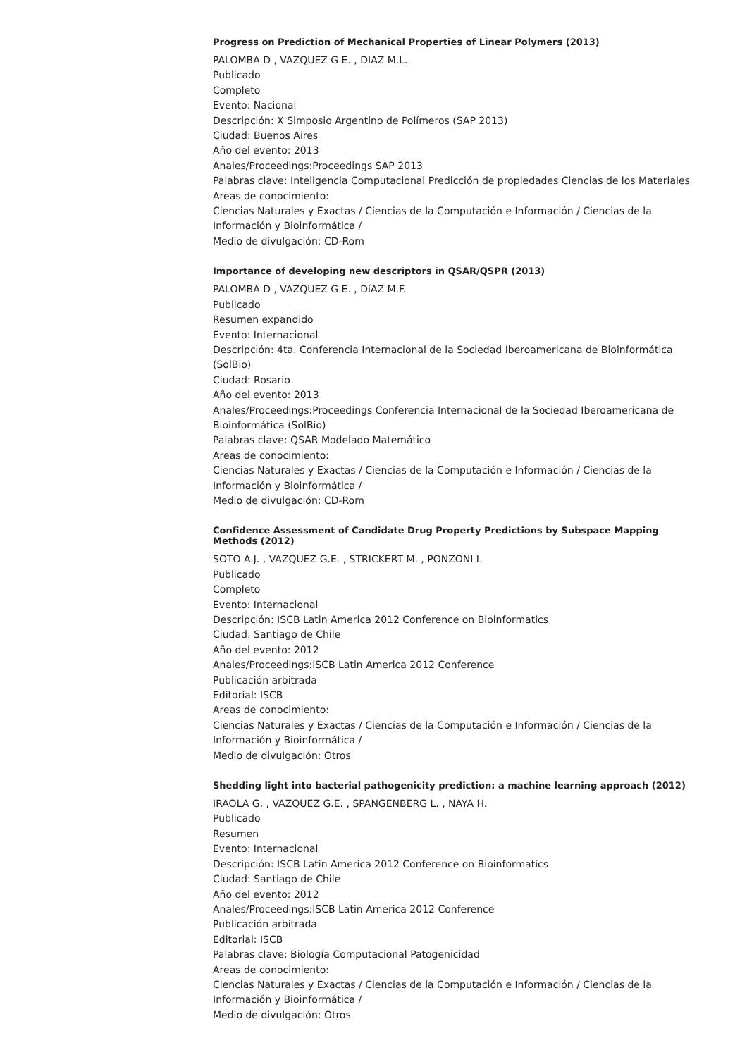Progress on Prediction of Mechanical Properties of Linear Polymers (2013)
PALOMBA D , VAZQUEZ G.E. , DIAZ M.L.
Publicado
Completo
Evento: Nacional
Descripción: X Simposio Argentino de Polímeros (SAP 2013)
Ciudad: Buenos Aires
Año del evento: 2013
Anales/Proceedings:Proceedings SAP 2013
Palabras clave: Inteligencia Computacional Predicción de propiedades Ciencias de los Materiales
Areas de conocimiento:
Ciencias Naturales y Exactas / Ciencias de la Computación e Información / Ciencias de la Información y Bioinformática /
Medio de divulgación: CD-Rom
Importance of developing new descriptors in QSAR/QSPR (2013)
PALOMBA D , VAZQUEZ G.E. , DíAZ M.F.
Publicado
Resumen expandido
Evento: Internacional
Descripción: 4ta. Conferencia Internacional de la Sociedad Iberoamericana de Bioinformática (SolBio)
Ciudad: Rosario
Año del evento: 2013
Anales/Proceedings:Proceedings Conferencia Internacional de la Sociedad Iberoamericana de Bioinformática (SolBio)
Palabras clave: QSAR Modelado Matemático
Areas de conocimiento:
Ciencias Naturales y Exactas / Ciencias de la Computación e Información / Ciencias de la Información y Bioinformática /
Medio de divulgación: CD-Rom
Confidence Assessment of Candidate Drug Property Predictions by Subspace Mapping Methods (2012)
SOTO A.J. , VAZQUEZ G.E. , STRICKERT M. , PONZONI I.
Publicado
Completo
Evento: Internacional
Descripción: ISCB Latin America 2012 Conference on Bioinformatics
Ciudad: Santiago de Chile
Año del evento: 2012
Anales/Proceedings:ISCB Latin America 2012 Conference
Publicación arbitrada
Editorial: ISCB
Areas de conocimiento:
Ciencias Naturales y Exactas / Ciencias de la Computación e Información / Ciencias de la Información y Bioinformática /
Medio de divulgación: Otros
Shedding light into bacterial pathogenicity prediction: a machine learning approach (2012)
IRAOLA G. , VAZQUEZ G.E. , SPANGENBERG L. , NAYA H.
Publicado
Resumen
Evento: Internacional
Descripción: ISCB Latin America 2012 Conference on Bioinformatics
Ciudad: Santiago de Chile
Año del evento: 2012
Anales/Proceedings:ISCB Latin America 2012 Conference
Publicación arbitrada
Editorial: ISCB
Palabras clave: Biología Computacional Patogenicidad
Areas de conocimiento:
Ciencias Naturales y Exactas / Ciencias de la Computación e Información / Ciencias de la Información y Bioinformática /
Medio de divulgación: Otros